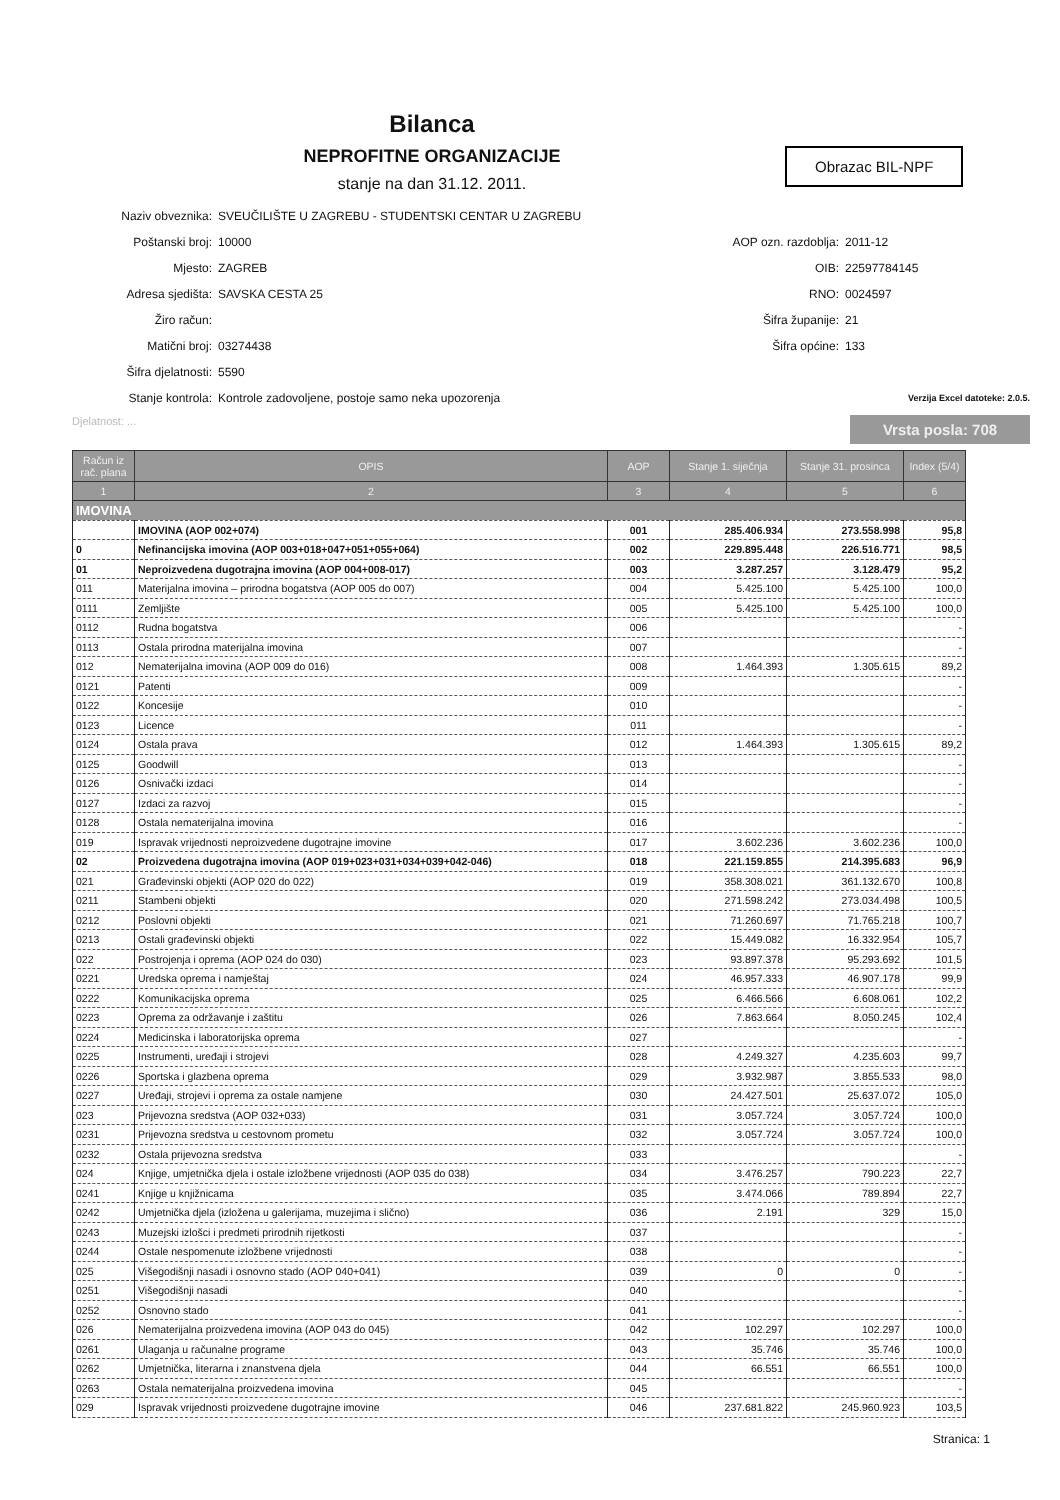Bilanca
NEPROFITNE ORGANIZACIJE
stanje na dan 31.12. 2011.
Obrazac BIL-NPF
Naziv obveznika: SVEUČILIŠTE U ZAGREBU - STUDENTSKI CENTAR U ZAGREBU
Poštanski broj: 10000
Mjesto: ZAGREB
Adresa sjedišta: SAVSKA CESTA 25
Žiro račun:
Matični broj: 03274438
Šifra djelatnosti: 5590
Stanje kontrola: Kontrole zadovoljene, postoje samo neka upozorenja
AOP ozn. razdoblja: 2011-12
OIB: 22597784145
RNO: 0024597
Šifra županije: 21
Šifra općine: 133
Verzija Excel datoteke: 2.0.5.
Djelatnost: ... Vrsta posla: 708
| Račun iz rač. plana | OPIS | AOP | Stanje 1. siječnja | Stanje 31. prosinca | Index (5/4) |
| --- | --- | --- | --- | --- | --- |
| 1 | 2 | 3 | 4 | 5 | 6 |
| IMOVINA | | | | | |
| | IMOVINA (AOP 002+074) | 001 | 285.406.934 | 273.558.998 | 95,8 |
| 0 | Nefinancijska imovina (AOP 003+018+047+051+055+064) | 002 | 229.895.448 | 226.516.771 | 98,5 |
| 01 | Neproizvedena dugotrajna imovina (AOP 004+008-017) | 003 | 3.287.257 | 3.128.479 | 95,2 |
| 011 | Materijalna imovina – prirodna bogatstva (AOP 005 do 007) | 004 | 5.425.100 | 5.425.100 | 100,0 |
| 0111 | Zemljište | 005 | 5.425.100 | 5.425.100 | 100,0 |
| 0112 | Rudna bogatstva | 006 | | | - |
| 0113 | Ostala prirodna materijalna imovina | 007 | | | - |
| 012 | Nematerijalna imovina (AOP 009 do 016) | 008 | 1.464.393 | 1.305.615 | 89,2 |
| 0121 | Patenti | 009 | | | - |
| 0122 | Koncesije | 010 | | | - |
| 0123 | Licence | 011 | | | - |
| 0124 | Ostala prava | 012 | 1.464.393 | 1.305.615 | 89,2 |
| 0125 | Goodwill | 013 | | | - |
| 0126 | Osnivački izdaci | 014 | | | - |
| 0127 | Izdaci za razvoj | 015 | | | - |
| 0128 | Ostala nematerijalna imovina | 016 | | | - |
| 019 | Ispravak vrijednosti neproizvedene dugotrajne imovine | 017 | 3.602.236 | 3.602.236 | 100,0 |
| 02 | Proizvedena dugotrajna imovina (AOP 019+023+031+034+039+042-046) | 018 | 221.159.855 | 214.395.683 | 96,9 |
| 021 | Građevinski objekti (AOP 020 do 022) | 019 | 358.308.021 | 361.132.670 | 100,8 |
| 0211 | Stambeni objekti | 020 | 271.598.242 | 273.034.498 | 100,5 |
| 0212 | Poslovni objekti | 021 | 71.260.697 | 71.765.218 | 100,7 |
| 0213 | Ostali građevinski objekti | 022 | 15.449.082 | 16.332.954 | 105,7 |
| 022 | Postrojenja i oprema (AOP 024 do 030) | 023 | 93.897.378 | 95.293.692 | 101,5 |
| 0221 | Uredska oprema i namještaj | 024 | 46.957.333 | 46.907.178 | 99,9 |
| 0222 | Komunikacijska oprema | 025 | 6.466.566 | 6.608.061 | 102,2 |
| 0223 | Oprema za održavanje i zaštitu | 026 | 7.863.664 | 8.050.245 | 102,4 |
| 0224 | Medicinska i laboratorijska oprema | 027 | | | - |
| 0225 | Instrumenti, uređaji i strojevi | 028 | 4.249.327 | 4.235.603 | 99,7 |
| 0226 | Sportska i glazbena oprema | 029 | 3.932.987 | 3.855.533 | 98,0 |
| 0227 | Uređaji, strojevi i oprema za ostale namjene | 030 | 24.427.501 | 25.637.072 | 105,0 |
| 023 | Prijevozna sredstva (AOP 032+033) | 031 | 3.057.724 | 3.057.724 | 100,0 |
| 0231 | Prijevozna sredstva u cestovnom prometu | 032 | 3.057.724 | 3.057.724 | 100,0 |
| 0232 | Ostala prijevozna sredstva | 033 | | | - |
| 024 | Knjige, umjetnička djela i ostale izložbene vrijednosti (AOP 035 do 038) | 034 | 3.476.257 | 790.223 | 22,7 |
| 0241 | Knjige u knjižnicama | 035 | 3.474.066 | 789.894 | 22,7 |
| 0242 | Umjetnička djela (izložena u galerijama, muzejima i slično) | 036 | 2.191 | 329 | 15,0 |
| 0243 | Muzejski izlošci i predmeti prirodnih rijetkosti | 037 | | | - |
| 0244 | Ostale nespomenute izložbene vrijednosti | 038 | | | - |
| 025 | Višegodišnji nasadi i osnovno stado (AOP 040+041) | 039 | 0 | 0 | - |
| 0251 | Višegodišnji nasadi | 040 | | | - |
| 0252 | Osnovno stado | 041 | | | - |
| 026 | Nematerijalna proizvedena imovina (AOP 043 do 045) | 042 | 102.297 | 102.297 | 100,0 |
| 0261 | Ulaganja u računalne programe | 043 | 35.746 | 35.746 | 100,0 |
| 0262 | Umjetnička, literarna i znanstvena djela | 044 | 66.551 | 66.551 | 100,0 |
| 0263 | Ostala nematerijalna proizvedena imovina | 045 | | | - |
| 029 | Ispravak vrijednosti proizvedene dugotrajne imovine | 046 | 237.681.822 | 245.960.923 | 103,5 |
Stranica: 1